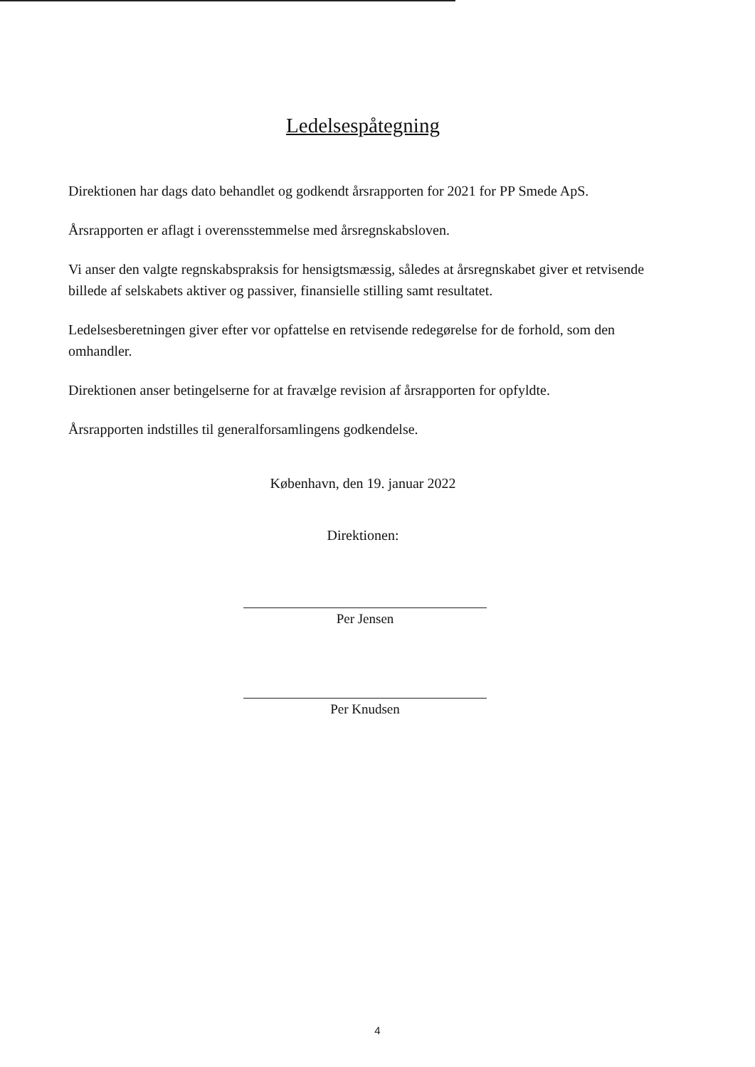Ledelsespåtegning
Direktionen har dags dato behandlet og godkendt årsrapporten for 2021 for PP Smede ApS.
Årsrapporten er aflagt i overensstemmelse med årsregnskabsloven.
Vi anser den valgte regnskabspraksis for hensigtsmæssig, således at årsregnskabet giver et retvisende billede af selskabets aktiver og passiver, finansielle stilling samt resultatet.
Ledelsesberetningen giver efter vor opfattelse en retvisende redegørelse for de forhold, som den omhandler.
Direktionen anser betingelserne for at fravælge revision af årsrapporten for opfyldte.
Årsrapporten indstilles til generalforsamlingens godkendelse.
København, den 19. januar 2022
Direktionen:
Per Jensen
Per Knudsen
4